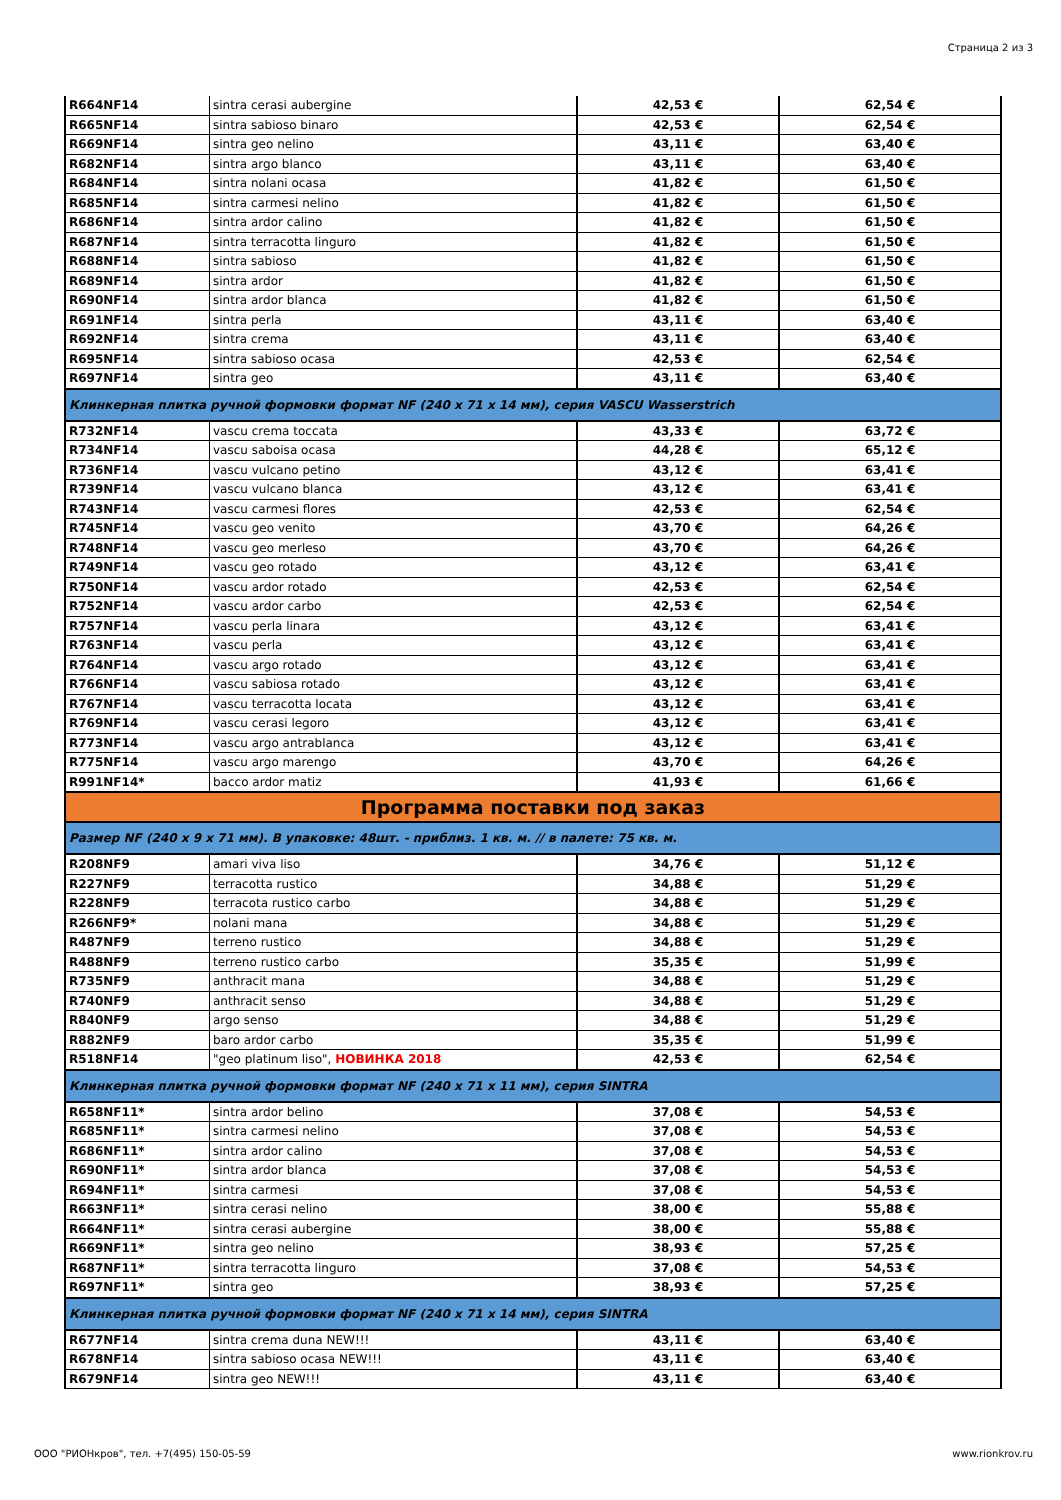Страница 2 из 3
| R664NF14 | sintra cerasi aubergine | 42,53 € | 62,54 € |
| R665NF14 | sintra sabioso binaro | 42,53 € | 62,54 € |
| R669NF14 | sintra geo nelino | 43,11 € | 63,40 € |
| R682NF14 | sintra argo blanco | 43,11 € | 63,40 € |
| R684NF14 | sintra nolani ocasa | 41,82 € | 61,50 € |
| R685NF14 | sintra carmesi nelino | 41,82 € | 61,50 € |
| R686NF14 | sintra ardor calino | 41,82 € | 61,50 € |
| R687NF14 | sintra terracotta linguro | 41,82 € | 61,50 € |
| R688NF14 | sintra sabioso | 41,82 € | 61,50 € |
| R689NF14 | sintra ardor | 41,82 € | 61,50 € |
| R690NF14 | sintra ardor blanca | 41,82 € | 61,50 € |
| R691NF14 | sintra perla | 43,11 € | 63,40 € |
| R692NF14 | sintra crema | 43,11 € | 63,40 € |
| R695NF14 | sintra sabioso ocasa | 42,53 € | 62,54 € |
| R697NF14 | sintra geo | 43,11 € | 63,40 € |
| Клинкерная плитка ручной формовки формат NF (240 x 71 x 14 мм), серия VASCU Wasserstrich | | | |
| R732NF14 | vascu crema toccata | 43,33 € | 63,72 € |
| R734NF14 | vascu saboisa ocasa | 44,28 € | 65,12 € |
| R736NF14 | vascu vulcano petino | 43,12 € | 63,41 € |
| R739NF14 | vascu vulcano blanca | 43,12 € | 63,41 € |
| R743NF14 | vascu carmesi flores | 42,53 € | 62,54 € |
| R745NF14 | vascu geo venito | 43,70 € | 64,26 € |
| R748NF14 | vascu geo merleso | 43,70 € | 64,26 € |
| R749NF14 | vascu geo rotado | 43,12 € | 63,41 € |
| R750NF14 | vascu ardor rotado | 42,53 € | 62,54 € |
| R752NF14 | vascu ardor carbo | 42,53 € | 62,54 € |
| R757NF14 | vascu perla linara | 43,12 € | 63,41 € |
| R763NF14 | vascu perla | 43,12 € | 63,41 € |
| R764NF14 | vascu argo rotado | 43,12 € | 63,41 € |
| R766NF14 | vascu sabiosa rotado | 43,12 € | 63,41 € |
| R767NF14 | vascu terracotta locata | 43,12 € | 63,41 € |
| R769NF14 | vascu cerasi legoro | 43,12 € | 63,41 € |
| R773NF14 | vascu argo antrablanca | 43,12 € | 63,41 € |
| R775NF14 | vascu argo marengo | 43,70 € | 64,26 € |
| R991NF14* | bacco ardor matiz | 41,93 € | 61,66 € |
| Программа поставки под заказ | | | |
| Размер NF (240 x 9 x 71 мм). В упаковке: 48шт. - приблиз. 1 кв. м. // в палете: 75 кв. м. | | | |
| R208NF9 | amari viva liso | 34,76 € | 51,12 € |
| R227NF9 | terracotta rustico | 34,88 € | 51,29 € |
| R228NF9 | terracota rustico carbo | 34,88 € | 51,29 € |
| R266NF9* | nolani mana | 34,88 € | 51,29 € |
| R487NF9 | terreno rustico | 34,88 € | 51,29 € |
| R488NF9 | terreno rustico carbo | 35,35 € | 51,99 € |
| R735NF9 | anthracit mana | 34,88 € | 51,29 € |
| R740NF9 | anthracit senso | 34,88 € | 51,29 € |
| R840NF9 | argo senso | 34,88 € | 51,29 € |
| R882NF9 | baro ardor carbo | 35,35 € | 51,99 € |
| R518NF14 | "geo platinum liso", НОВИНКА 2018 | 42,53 € | 62,54 € |
| Клинкерная плитка ручной формовки формат NF (240 x 71 x 11 мм), серия SINTRA | | | |
| R658NF11* | sintra ardor belino | 37,08 € | 54,53 € |
| R685NF11* | sintra carmesi nelino | 37,08 € | 54,53 € |
| R686NF11* | sintra ardor calino | 37,08 € | 54,53 € |
| R690NF11* | sintra ardor blanca | 37,08 € | 54,53 € |
| R694NF11* | sintra carmesi | 37,08 € | 54,53 € |
| R663NF11* | sintra cerasi nelino | 38,00 € | 55,88 € |
| R664NF11* | sintra cerasi aubergine | 38,00 € | 55,88 € |
| R669NF11* | sintra geo nelino | 38,93 € | 57,25 € |
| R687NF11* | sintra terracotta linguro | 37,08 € | 54,53 € |
| R697NF11* | sintra geo | 38,93 € | 57,25 € |
| Клинкерная плитка ручной формовки формат NF (240 x 71 x 14 мм), серия SINTRA | | | |
| R677NF14 | sintra crema duna NEW!!! | 43,11 € | 63,40 € |
| R678NF14 | sintra sabioso ocasa NEW!!! | 43,11 € | 63,40 € |
| R679NF14 | sintra geo NEW!!! | 43,11 € | 63,40 € |
ООО "РИОНкров", тел. +7(495) 150-05-59 www.rionkrov.ru